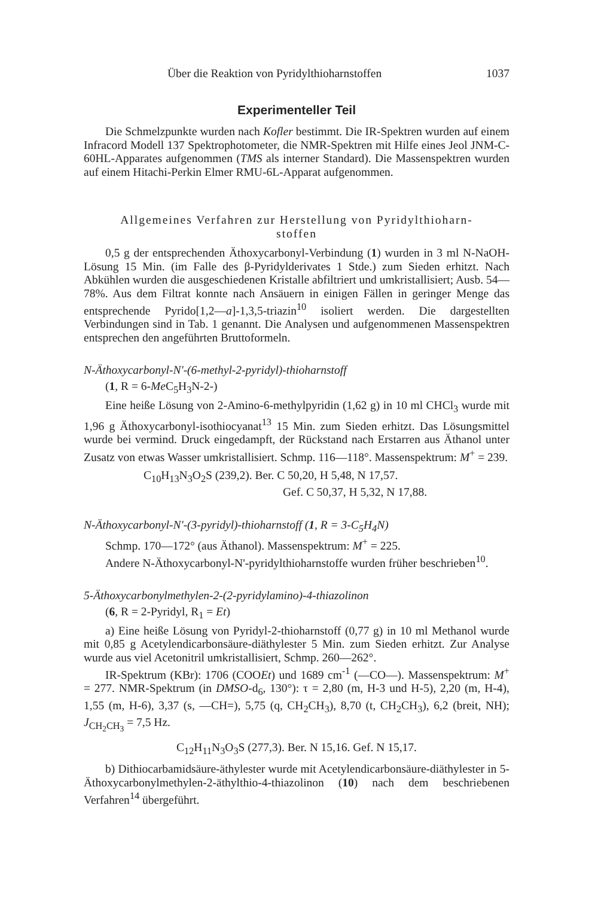Über die Reaktion von Pyridylthioharnstoffen 1037
Experimenteller Teil
Die Schmelzpunkte wurden nach Kofler bestimmt. Die IR-Spektren wurden auf einem Infracord Modell 137 Spektrophotometer, die NMR-Spektren mit Hilfe eines Jeol JNM-C-60HL-Apparates aufgenommen (TMS als interner Standard). Die Massenspektren wurden auf einem Hitachi-Perkin Elmer RMU-6L-Apparat aufgenommen.
Allgemeines Verfahren zur Herstellung von Pyridylthioharn-
stoffen
0,5 g der entsprechenden Äthoxycarbonyl-Verbindung (1) wurden in 3 ml N-NaOH-Lösung 15 Min. (im Falle des β-Pyridylderivates 1 Stde.) zum Sieden erhitzt. Nach Abkühlen wurden die ausgeschiedenen Kristalle abfiltriert und umkristallisiert; Ausb. 54—78%. Aus dem Filtrat konnte nach Ansäuern in einigen Fällen in geringer Menge das entsprechende Pyrido[1,2—a]-1,3,5-triazin<sup>10</sup> isoliert werden. Die dargestellten Verbindungen sind in Tab. 1 genannt. Die Analysen und aufgenommenen Massenspektren entsprechen den angeführten Bruttoformeln.
N-Äthoxycarbonyl-N'-(6-methyl-2-pyridyl)-thioharnstoff
(1, R = 6-Me C<sub>5</sub>H<sub>3</sub>N-2-)
Eine heiße Lösung von 2-Amino-6-methylpyridin (1,62 g) in 10 ml CHCl<sub>3</sub> wurde mit 1,96 g Äthoxycarbonyl-isothiocyanat<sup>13</sup> 15 Min. zum Sieden erhitzt. Das Lösungsmittel wurde bei vermind. Druck eingedampft, der Rückstand nach Erstarren aus Äthanol unter Zusatz von etwas Wasser umkristallisiert. Schmp. 116—118°. Massenspektrum: M<sup>+</sup> = 239.
C<sub>10</sub>H<sub>13</sub>N<sub>3</sub>O<sub>2</sub>S (239,2). Ber. C 50,20, H 5,48, N 17,57.
Gef. C 50,37, H 5,32, N 17,88.
N-Äthoxycarbonyl-N'-(3-pyridyl)-thioharnstoff (1, R = 3-C<sub>5</sub>H<sub>4</sub>N)
Schmp. 170—172° (aus Äthanol). Massenspektrum: M<sup>+</sup> = 225.
Andere N-Äthoxycarbonyl-N'-pyridylthioharnstoffe wurden früher beschrieben<sup>10</sup>.
5-Äthoxycarbonylmethylen-2-(2-pyridylamino)-4-thiazolinon
(6, R = 2-Pyridyl, R<sub>1</sub> = Et)
a) Eine heiße Lösung von Pyridyl-2-thioharnstoff (0,77 g) in 10 ml Methanol wurde mit 0,85 g Acetylendicarbonsäure-diäthylester 5 Min. zum Sieden erhitzt. Zur Analyse wurde aus viel Acetonitril umkristallisiert, Schmp. 260—262°.
IR-Spektrum (KBr): 1706 (COOEt) und 1689 cm<sup>-1</sup> (—CO—). Massenspektrum: M<sup>+</sup> = 277. NMR-Spektrum (in DMSO-d<sub>6</sub>, 130°): τ = 2,80 (m, H-3 und H-5), 2,20 (m, H-4), 1,55 (m, H-6), 3,37 (s, —CH=), 5,75 (q, CH<sub>2</sub>CH<sub>3</sub>), 8,70 (t, CH<sub>2</sub>CH<sub>3</sub>), 6,2 (breit, NH); J<sub>CH<sub>2</sub>CH<sub>3</sub></sub> = 7,5 Hz.
C<sub>12</sub>H<sub>11</sub>N<sub>3</sub>O<sub>3</sub>S (277,3). Ber. N 15,16. Gef. N 15,17.
b) Dithiocarbamidsäure-äthylester wurde mit Acetylendicarbonsäure-diäthylester in 5-Äthoxycarbonylmethylen-2-äthylthio-4-thiazolinon (10) nach dem beschriebenen Verfahren<sup>14</sup> übergeführt.